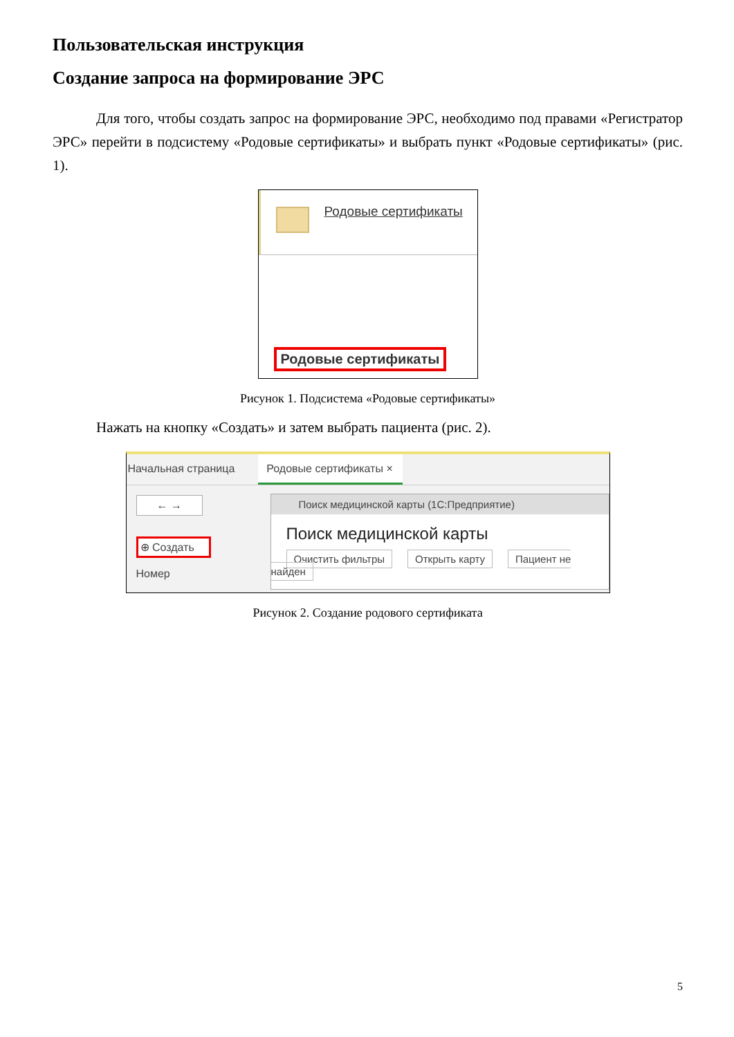Пользовательская инструкция
Создание запроса на формирование ЭРС
Для того, чтобы создать запрос на формирование ЭРС, необходимо под правами «Регистратор ЭРС» перейти в подсистему «Родовые сертификаты» и выбрать пункт «Родовые сертификаты» (рис. 1).
Родовые сертификаты
Родовые сертификаты
Рисунок 1. Подсистема «Родовые сертификаты»
Нажать на кнопку «Создать» и затем выбрать пациента (рис. 2).
Начальная страница Родовые сертификаты ×
← →
⊕ Создать
Номер
Поиск медицинской карты (1С:Предприятие)
Поиск медицинской карты
Очистить фильтры Открыть карту Пациент не найден
Рисунок 2. Создание родового сертификата
5